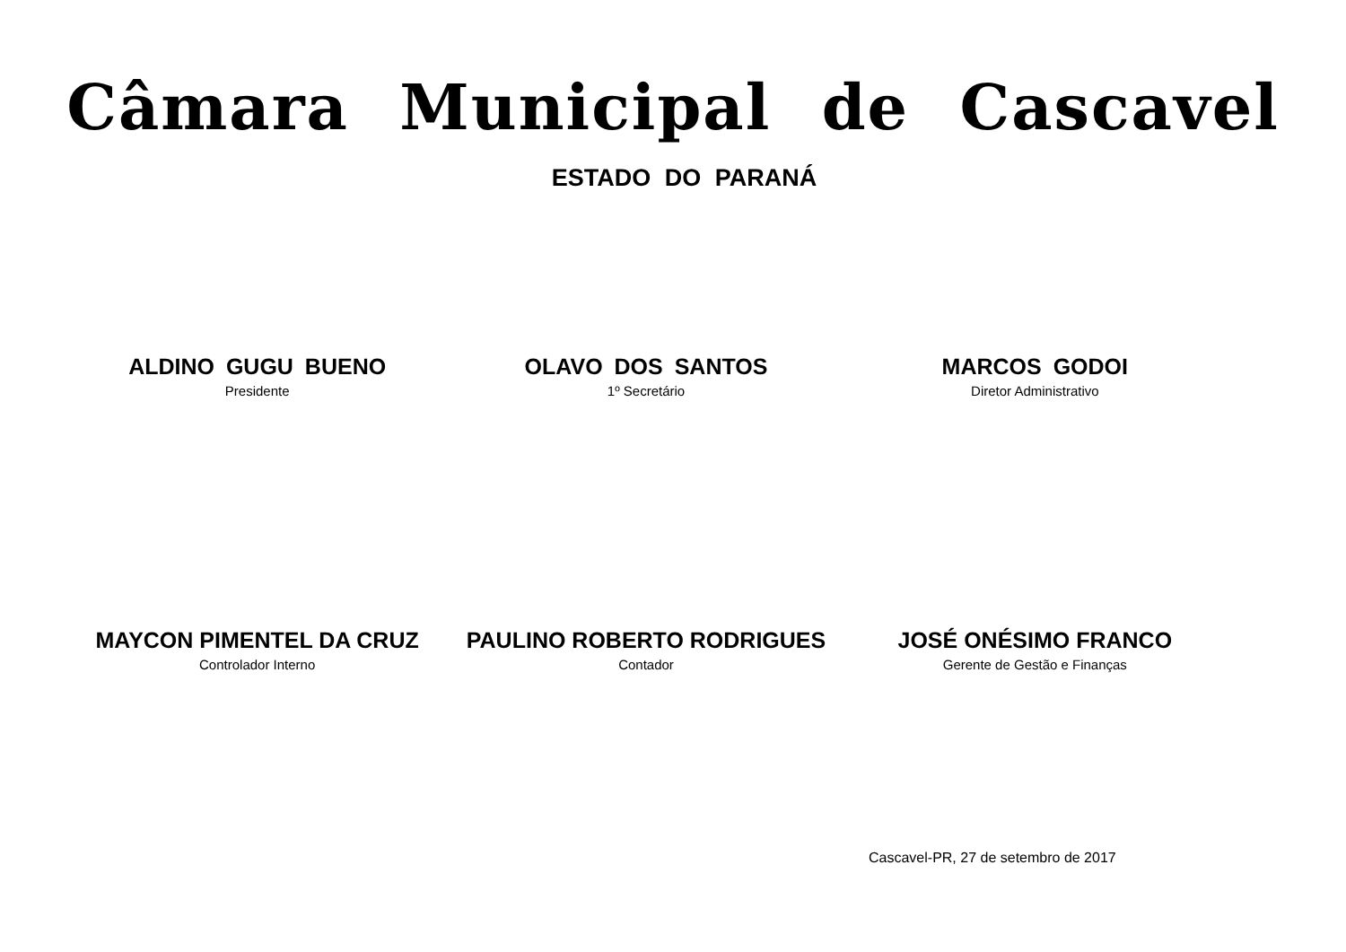Câmara Municipal de Cascavel
ESTADO DO PARANÁ
ALDINO GUGU BUENO
Presidente
OLAVO DOS SANTOS
1º Secretário
MARCOS GODOI
Diretor Administrativo
MAYCON PIMENTEL DA CRUZ
Controlador Interno
PAULINO ROBERTO RODRIGUES
Contador
JOSÉ ONÉSIMO FRANCO
Gerente de Gestão e Finanças
Cascavel-PR, 27 de setembro de 2017